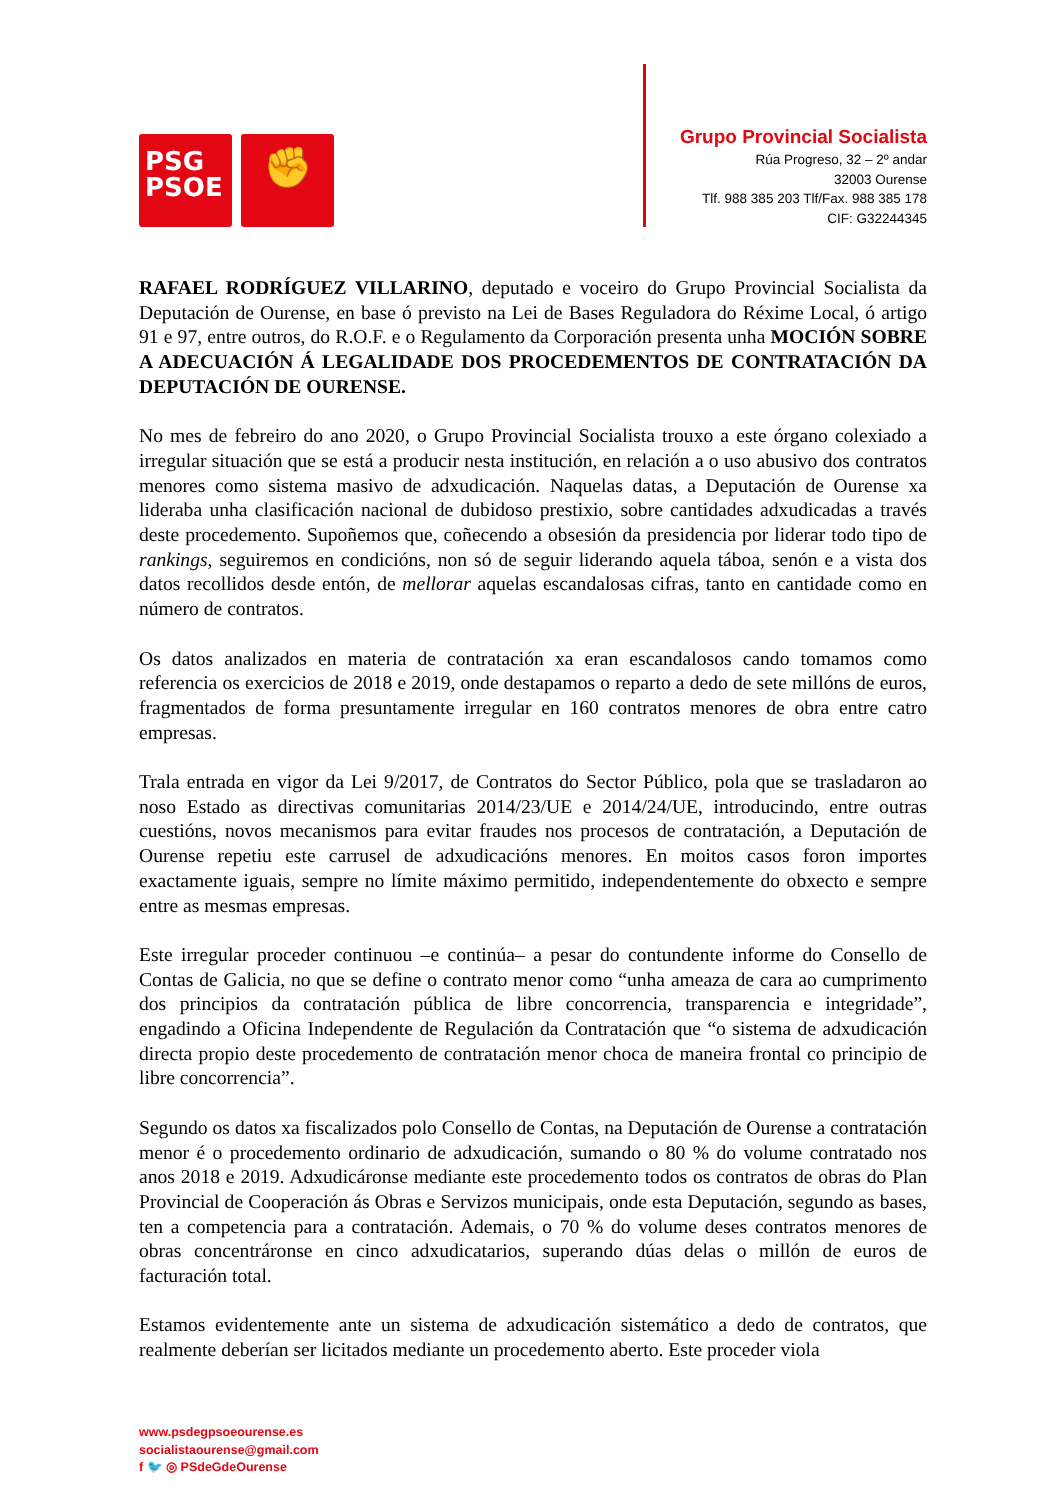PSG
PSOE
✊
Grupo Provincial Socialista
Rúa Progreso, 32 – 2º andar
32003 Ourense
Tlf. 988 385 203 Tlf/Fax. 988 385 178
CIF: G32244345
RAFAEL RODRÍGUEZ VILLARINO, deputado e voceiro do Grupo Provincial Socialista da Deputación de Ourense, en base ó previsto na Lei de Bases Reguladora do Réxime Local, ó artigo 91 e 97, entre outros, do R.O.F. e o Regulamento da Corporación presenta unha MOCIÓN SOBRE A ADECUACIÓN Á LEGALIDADE DOS PROCEDEMENTOS DE CONTRATACIÓN DA DEPUTACIÓN DE OURENSE.
No mes de febreiro do ano 2020, o Grupo Provincial Socialista trouxo a este órgano colexiado a irregular situación que se está a producir nesta institución, en relación a o uso abusivo dos contratos menores como sistema masivo de adxudicación. Naquelas datas, a Deputación de Ourense xa lideraba unha clasificación nacional de dubidoso prestixio, sobre cantidades adxudicadas a través deste procedemento. Supoñemos que, coñecendo a obsesión da presidencia por liderar todo tipo de rankings, seguiremos en condicións, non só de seguir liderando aquela táboa, senón e a vista dos datos recollidos desde entón, de mellorar aquelas escandalosas cifras, tanto en cantidade como en número de contratos.
Os datos analizados en materia de contratación xa eran escandalosos cando tomamos como referencia os exercicios de 2018 e 2019, onde destapamos o reparto a dedo de sete millóns de euros, fragmentados de forma presuntamente irregular en 160 contratos menores de obra entre catro empresas.
Trala entrada en vigor da Lei 9/2017, de Contratos do Sector Público, pola que se trasladaron ao noso Estado as directivas comunitarias 2014/23/UE e 2014/24/UE, introducindo, entre outras cuestións, novos mecanismos para evitar fraudes nos procesos de contratación, a Deputación de Ourense repetiu este carrusel de adxudicacións menores. En moitos casos foron importes exactamente iguais, sempre no límite máximo permitido, independentemente do obxecto e sempre entre as mesmas empresas.
Este irregular proceder continuou –e continúa– a pesar do contundente informe do Consello de Contas de Galicia, no que se define o contrato menor como “unha ameaza de cara ao cumprimento dos principios da contratación pública de libre concorrencia, transparencia e integridade”, engadindo a Oficina Independente de Regulación da Contratación que “o sistema de adxudicación directa propio deste procedemento de contratación menor choca de maneira frontal co principio de libre concorrencia”.
Segundo os datos xa fiscalizados polo Consello de Contas, na Deputación de Ourense a contratación menor é o procedemento ordinario de adxudicación, sumando o 80 % do volume contratado nos anos 2018 e 2019. Adxudicáronse mediante este procedemento todos os contratos de obras do Plan Provincial de Cooperación ás Obras e Servizos municipais, onde esta Deputación, segundo as bases, ten a competencia para a contratación. Ademais, o 70 % do volume deses contratos menores de obras concentráronse en cinco adxudicatarios, superando dúas delas o millón de euros de facturación total.
Estamos evidentemente ante un sistema de adxudicación sistemático a dedo de contratos, que realmente deberían ser licitados mediante un procedemento aberto. Este proceder viola
www.psdegpsoeourense.es
socialistaourense@gmail.com
f 🐦 ◎ PSdeGdeOurense